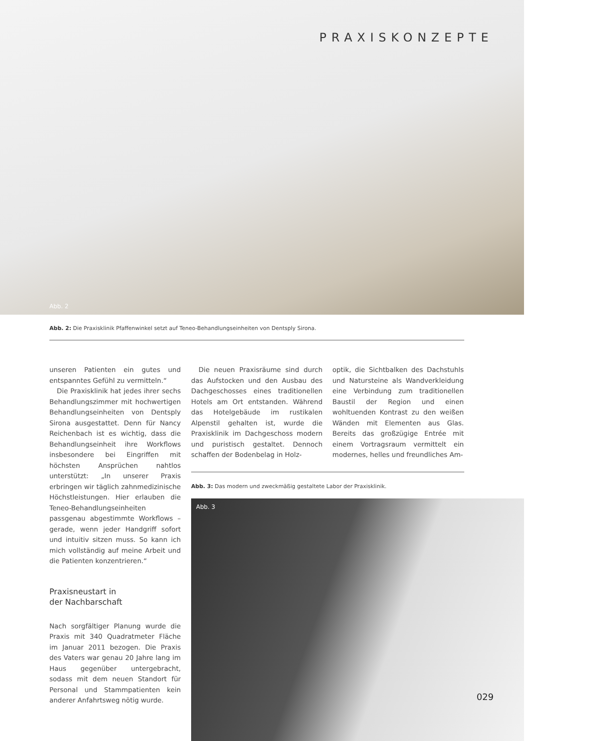PRAXISKONZEPTE
Abb. 2
Abb. 2: Die Praxisklinik Pfaffenwinkel setzt auf Teneo-Behandlungseinheiten von Dentsply Sirona.
unseren Patienten ein gutes und entspanntes Gefühl zu vermitteln.“
Die Praxisklinik hat jedes ihrer sechs Behandlungszimmer mit hochwertigen Behandlungseinheiten von Dentsply Sirona ausgestattet. Denn für Nancy Reichenbach ist es wichtig, dass die Behandlungseinheit ihre Workflows insbesondere bei Eingriffen mit höchsten Ansprüchen nahtlos unterstützt: „In unserer Praxis erbringen wir täglich zahnmedizinische Höchstleistungen. Hier erlauben die Teneo-Behandlungseinheiten passgenau abgestimmte Workflows – gerade, wenn jeder Handgriff sofort und intuitiv sitzen muss. So kann ich mich vollständig auf meine Arbeit und die Patienten konzentrieren.“
Praxisneustart in
der Nachbarschaft
Nach sorgfältiger Planung wurde die Praxis mit 340 Quadratmeter Fläche im Januar 2011 bezogen. Die Praxis des Vaters war genau 20 Jahre lang im Haus gegenüber untergebracht, sodass mit dem neuen Standort für Personal und Stammpatienten kein anderer Anfahrtsweg nötig wurde.
Die neuen Praxisräume sind durch das Aufstocken und den Ausbau des Dachgeschosses eines traditionellen Hotels am Ort entstanden. Während das Hotelgebäude im rustikalen Alpenstil gehalten ist, wurde die Praxisklinik im Dachgeschoss modern und puristisch gestaltet. Dennoch schaffen der Bodenbelag in Holz-
optik, die Sichtbalken des Dachstuhls und Natursteine als Wandverkleidung eine Verbindung zum traditionellen Baustil der Region und einen wohltuenden Kontrast zu den weißen Wänden mit Elementen aus Glas. Bereits das großzügige Entrée mit einem Vortragsraum vermittelt ein modernes, helles und freundliches Am-
Abb. 3: Das modern und zweckmäßig gestaltete Labor der Praxisklinik.
Abb. 3
029